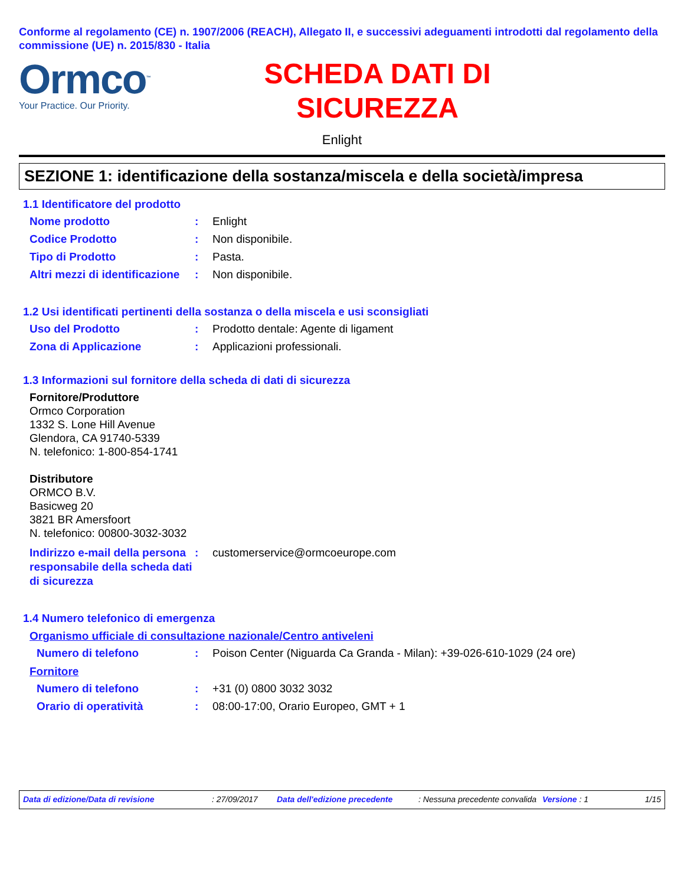Conforme al regolamento (CE) n. 1907/2006 (REACH), Allegato II, e successivi adeguamenti introdotti dal regolamento della commissione (UE) n. 2015/830 - Italia
Ormco<sup>™</sup>
Your Practice. Our Priority.
SCHEDA DATI DI
SICUREZZA
Enlight
SEZIONE 1: identificazione della sostanza/miscela e della società/impresa
1.1 Identificatore del prodotto
Nome prodotto : Enlight
Codice Prodotto : Non disponibile.
Tipo di Prodotto : Pasta.
Altri mezzi di identificazione
: Non disponibile.
1.2 Usi identificati pertinenti della sostanza o della miscela e usi sconsigliati
Uso del Prodotto : Prodotto dentale: Agente di ligament
Zona di Applicazione : Applicazioni professionali.
1.3 Informazioni sul fornitore della scheda di dati di sicurezza
Fornitore/Produttore
Ormco Corporation
1332 S. Lone Hill Avenue
Glendora, CA 91740-5339
N. telefonico: 1-800-854-1741
Distributore
ORMCO B.V.
Basicweg 20
3821 BR Amersfoort
N. telefonico: 00800-3032-3032
Indirizzo e-mail della persona responsabile della scheda dati di sicurezza
: customerservice@ormcoeurope.com
1.4 Numero telefonico di emergenza
Organismo ufficiale di consultazione nazionale/Centro antiveleni
Numero di telefono : Poison Center (Niguarda Ca Granda - Milan): +39-026-610-1029 (24 ore)
Fornitore
Numero di telefono : +31 (0) 0800 3032 3032
Orario di operatività : 08:00-17:00, Orario Europeo, GMT + 1
Data di edizione/Data di revisione: 27/09/2017 Data dell'edizione precedente: Nessuna precedente convalida Versione : 1 1/15